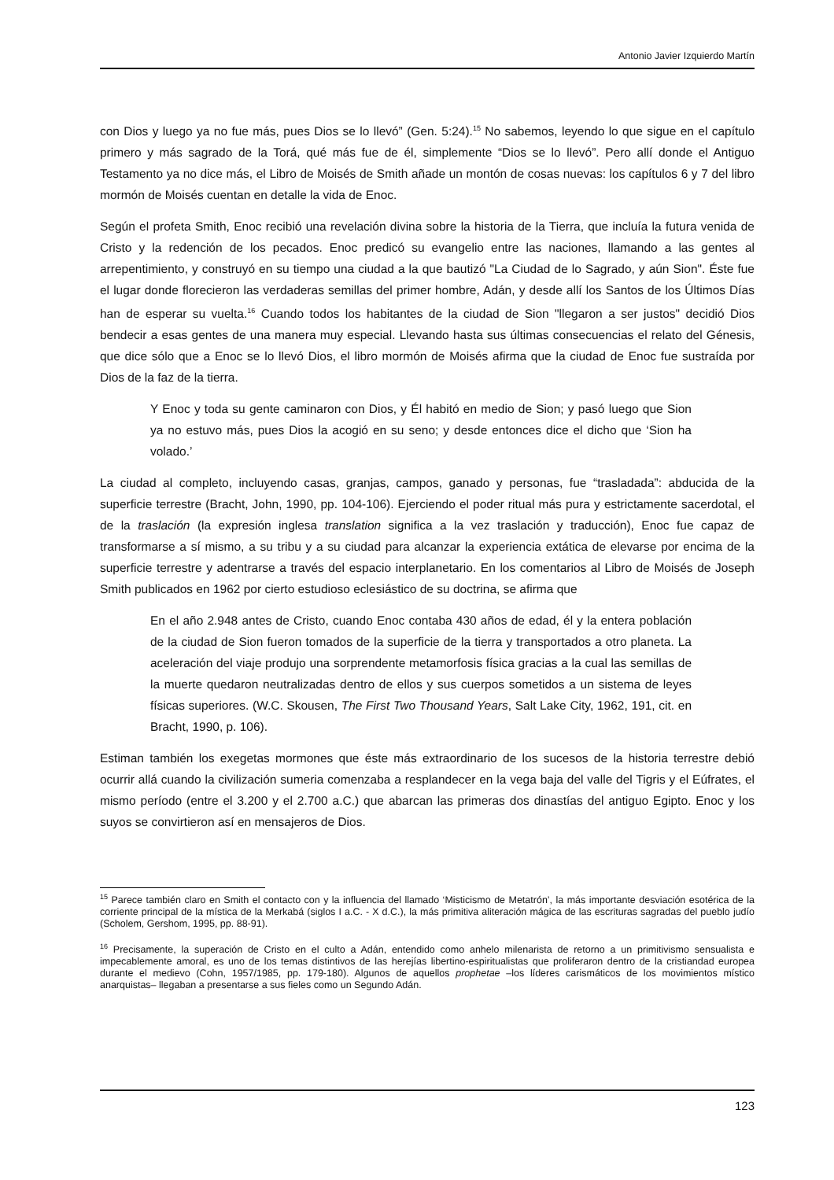Antonio Javier Izquierdo Martín
con Dios y luego ya no fue más, pues Dios se lo llevó” (Gen. 5:24).<sup>15</sup> No sabemos, leyendo lo que sigue en el capítulo primero y más sagrado de la Torá, qué más fue de él, simplemente “Dios se lo llevó”. Pero allí donde el Antiguo Testamento ya no dice más, el Libro de Moisés de Smith añade un montón de cosas nuevas: los capítulos 6 y 7 del libro mormón de Moisés cuentan en detalle la vida de Enoc.
Según el profeta Smith, Enoc recibió una revelación divina sobre la historia de la Tierra, que incluía la futura venida de Cristo y la redención de los pecados. Enoc predicó su evangelio entre las naciones, llamando a las gentes al arrepentimiento, y construyó en su tiempo una ciudad a la que bautizó "La Ciudad de lo Sagrado, y aún Sion". Éste fue el lugar donde florecieron las verdaderas semillas del primer hombre, Adán, y desde allí los Santos de los Últimos Días han de esperar su vuelta.<sup>16</sup> Cuando todos los habitantes de la ciudad de Sion "llegaron a ser justos" decidió Dios bendecir a esas gentes de una manera muy especial. Llevando hasta sus últimas consecuencias el relato del Génesis, que dice sólo que a Enoc se lo llevó Dios, el libro mormón de Moisés afirma que la ciudad de Enoc fue sustraída por Dios de la faz de la tierra.
Y Enoc y toda su gente caminaron con Dios, y Él habitó en medio de Sion; y pasó luego que Sion ya no estuvo más, pues Dios la acogió en su seno; y desde entonces dice el dicho que ‘Sion ha volado.’
La ciudad al completo, incluyendo casas, granjas, campos, ganado y personas, fue “trasladada”: abducida de la superficie terrestre (Bracht, John, 1990, pp. 104-106). Ejerciendo el poder ritual más pura y estrictamente sacerdotal, el de la traslación (la expresión inglesa translation significa a la vez traslación y traducción), Enoc fue capaz de transformarse a sí mismo, a su tribu y a su ciudad para alcanzar la experiencia extática de elevarse por encima de la superficie terrestre y adentrarse a través del espacio interplanetario. En los comentarios al Libro de Moisés de Joseph Smith publicados en 1962 por cierto estudioso eclesiástico de su doctrina, se afirma que
En el año 2.948 antes de Cristo, cuando Enoc contaba 430 años de edad, él y la entera población de la ciudad de Sion fueron tomados de la superficie de la tierra y transportados a otro planeta. La aceleración del viaje produjo una sorprendente metamorfosis física gracias a la cual las semillas de la muerte quedaron neutralizadas dentro de ellos y sus cuerpos sometidos a un sistema de leyes físicas superiores. (W.C. Skousen, The First Two Thousand Years, Salt Lake City, 1962, 191, cit. en Bracht, 1990, p. 106).
Estiman también los exegetas mormones que éste más extraordinario de los sucesos de la historia terrestre debió ocurrir allá cuando la civilización sumeria comenzaba a resplandecer en la vega baja del valle del Tigris y el Eúfrates, el mismo período (entre el 3.200 y el 2.700 a.C.) que abarcan las primeras dos dinastías del antiguo Egipto. Enoc y los suyos se convirtieron así en mensajeros de Dios.
<sup>15</sup> Parece también claro en Smith el contacto con y la influencia del llamado ‘Misticismo de Metatrón’, la más importante desviación esotérica de la corriente principal de la mística de la Merkabá (siglos I a.C. - X d.C.), la más primitiva aliteración mágica de las escrituras sagradas del pueblo judío (Scholem, Gershom, 1995, pp. 88-91).
<sup>16</sup> Precisamente, la superación de Cristo en el culto a Adán, entendido como anhelo milenarista de retorno a un primitivismo sensualista e impecablemente amoral, es uno de los temas distintivos de las herejías libertino-espiritualistas que proliferaron dentro de la cristiandad europea durante el medievo (Cohn, 1957/1985, pp. 179-180). Algunos de aquellos prophetae –los líderes carismáticos de los movimientos místico anarquistas– llegaban a presentarse a sus fieles como un Segundo Adán.
123